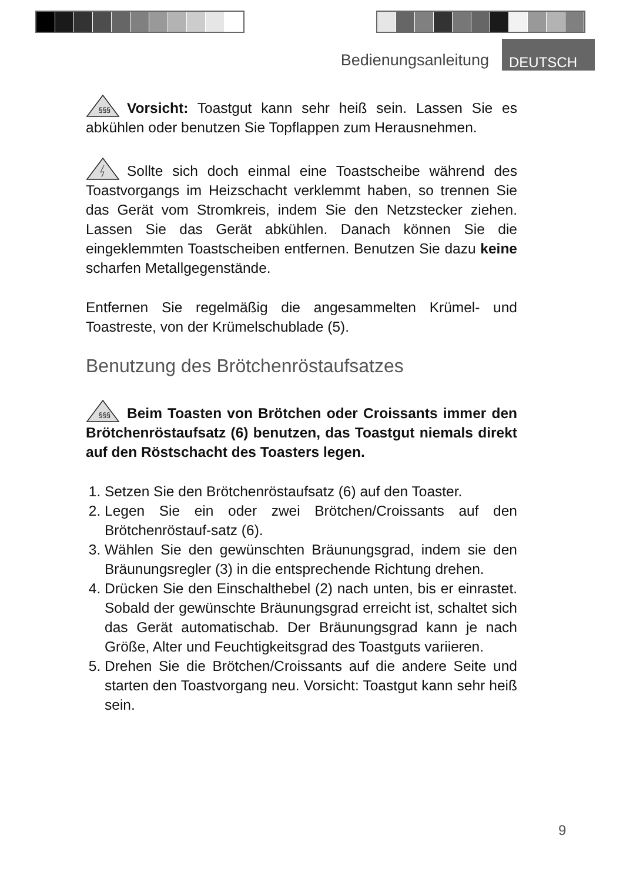Bedienungsanleitung DEUTSCH
§§§
Vorsicht: Toastgut kann sehr heiß sein. Lassen Sie es abkühlen oder benutzen Sie Topflappen zum Herausnehmen.
Sollte sich doch einmal eine Toastscheibe während des Toastvorgangs im Heizschacht verklemmt haben, so trennen Sie das Gerät vom Stromkreis, indem Sie den Netzstecker ziehen. Lassen Sie das Gerät abkühlen. Danach können Sie die eingeklemmten Toastscheiben entfernen. Benutzen Sie dazu keine scharfen Metallgegenstände.
Entfernen Sie regelmäßig die angesammelten Krümel- und Toastreste, von der Krümelschublade (5).
Benutzung des Brötchenröstaufsatzes
§§§
Beim Toasten von Brötchen oder Croissants immer den Brötchenröstaufsatz (6) benutzen, das Toastgut niemals direkt auf den Röstschacht des Toasters legen.
1. Setzen Sie den Brötchenröstaufsatz (6) auf den Toaster.
2. Legen Sie ein oder zwei Brötchen/Croissants auf den Brötchenröstauf-satz (6).
3. Wählen Sie den gewünschten Bräunungsgrad, indem sie den Bräunungsregler (3) in die entsprechende Richtung drehen.
4. Drücken Sie den Einschalthebel (2) nach unten, bis er einrastet. Sobald der gewünschte Bräunungsgrad erreicht ist, schaltet sich das Gerät automatischab. Der Bräunungsgrad kann je nach Größe, Alter und Feuchtigkeitsgrad des Toastguts variieren.
5. Drehen Sie die Brötchen/Croissants auf die andere Seite und starten den Toastvorgang neu. Vorsicht: Toastgut kann sehr heiß sein.
9